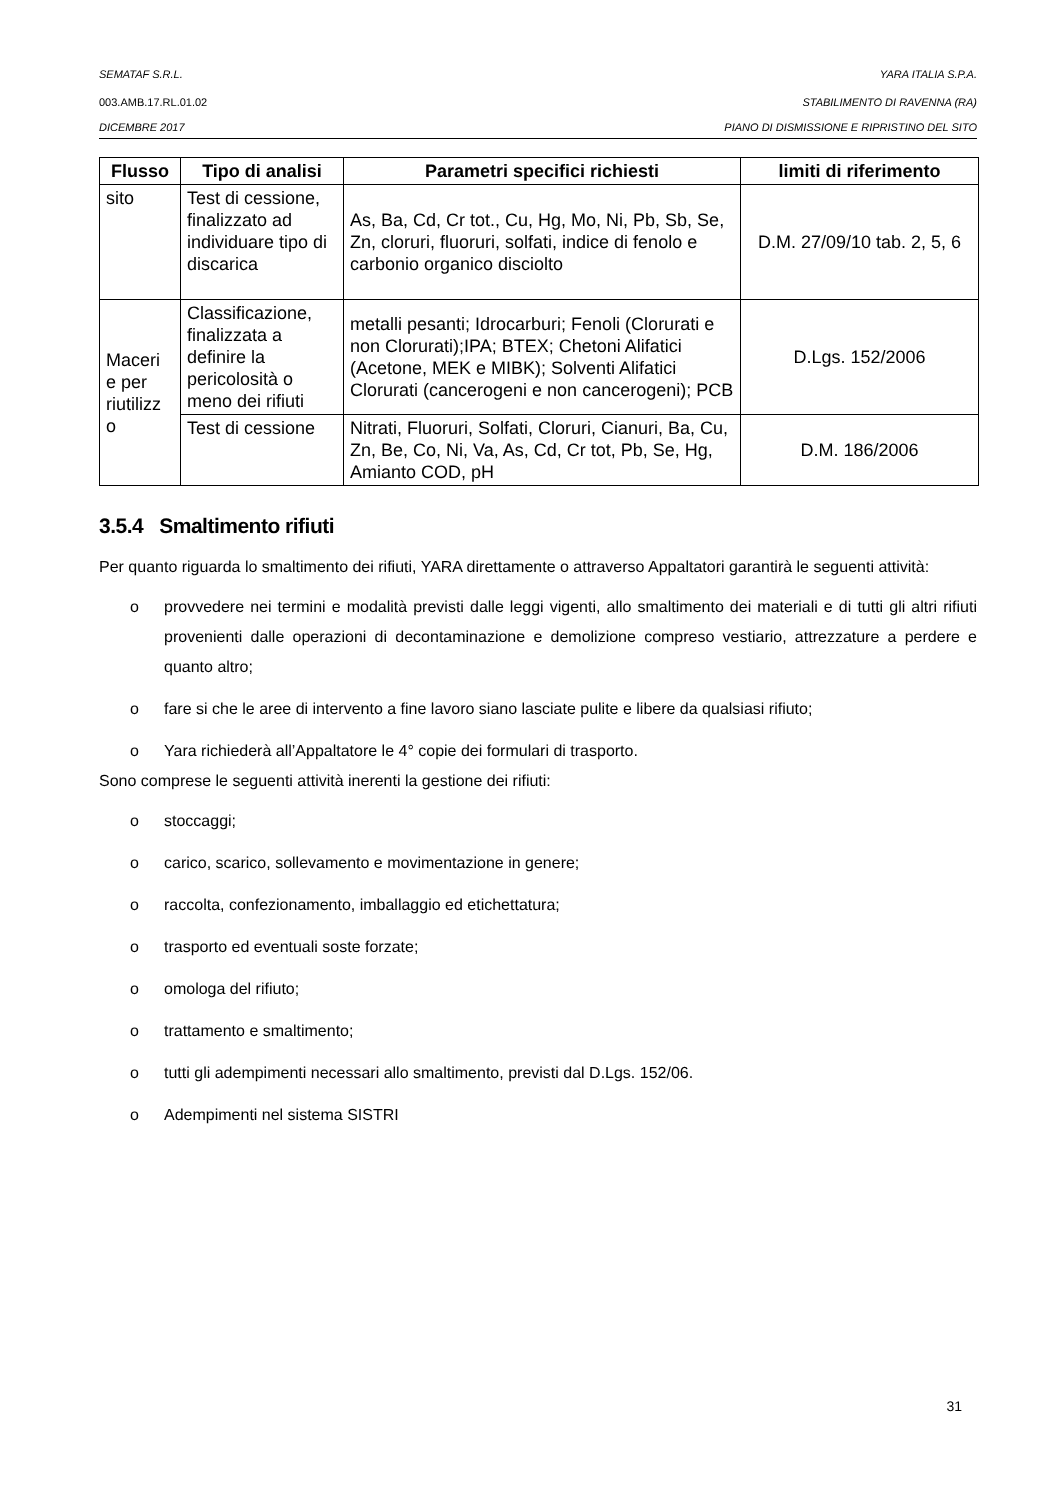SEMATAF S.R.L. YARA ITALIA S.P.A.
003.AMB.17.RL.01.02 STABILIMENTO DI RAVENNA (RA)
DICEMBRE 2017 PIANO DI DISMISSIONE E RIPRISTINO DEL SITO
| Flusso | Tipo di analisi | Parametri specifici richiesti | limiti di riferimento |
| --- | --- | --- | --- |
| sito | Test di cessione, finalizzato ad individuare tipo di discarica | As, Ba, Cd, Cr tot., Cu, Hg, Mo, Ni, Pb, Sb, Se, Zn, cloruri, fluoruri, solfati, indice di fenolo e carbonio organico disciolto | D.M. 27/09/10 tab. 2, 5, 6 |
| Maceri e per riutilizz o | Classificazione, finalizzata a definire la pericolosità o meno dei rifiuti | metalli pesanti; Idrocarburi; Fenoli (Clorurati e non Clorurati);IPA; BTEX; Chetoni Alifatici (Acetone, MEK e MIBK); Solventi Alifatici Clorurati (cancerogeni e non cancerogeni); PCB | D.Lgs. 152/2006 |
| | Test di cessione | Nitrati, Fluoruri, Solfati, Cloruri, Cianuri, Ba, Cu, Zn, Be, Co, Ni, Va, As, Cd, Cr tot, Pb, Se, Hg, Amianto COD, pH | D.M. 186/2006 |
3.5.4 Smaltimento rifiuti
Per quanto riguarda lo smaltimento dei rifiuti, YARA direttamente o attraverso Appaltatori garantirà le seguenti attività:
o provvedere nei termini e modalità previsti dalle leggi vigenti, allo smaltimento dei materiali e di tutti gli altri rifiuti provenienti dalle operazioni di decontaminazione e demolizione compreso vestiario, attrezzature a perdere e quanto altro;
o fare si che le aree di intervento a fine lavoro siano lasciate pulite e libere da qualsiasi rifiuto;
o Yara richiederà all’Appaltatore le 4° copie dei formulari di trasporto.
Sono comprese le seguenti attività inerenti la gestione dei rifiuti:
o stoccaggi;
o carico, scarico, sollevamento e movimentazione in genere;
o raccolta, confezionamento, imballaggio ed etichettatura;
o trasporto ed eventuali soste forzate;
o omologa del rifiuto;
o trattamento e smaltimento;
o tutti gli adempimenti necessari allo smaltimento, previsti dal D.Lgs. 152/06.
o Adempimenti nel sistema SISTRI
31